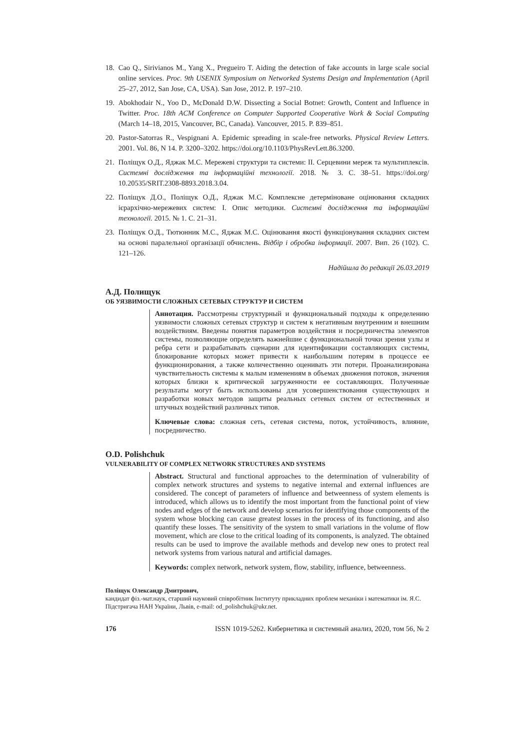18. Cao Q., Sirivianos M., Yang X., Pregueiro T. Aiding the detection of fake accounts in large scale social online services. Proc. 9th USENIX Symposium on Networked Systems Design and Implementation (April 25–27, 2012, San Jose, CA, USA). San Jose, 2012. P. 197–210.
19. Abokhodair N., Yoo D., McDonald D.W. Dissecting a Social Botnet: Growth, Content and Influence in Twitter. Proc. 18th ACM Conference on Computer Supported Cooperative Work & Social Computing (March 14–18, 2015, Vancouver, BC, Canada). Vancouver, 2015. P. 839–851.
20. Pastor-Satorras R., Vespignani A. Epidemic spreading in scale-free networks. Physical Review Letters. 2001. Vol. 86, N 14. P. 3200–3202. https://doi.org/10.1103/PhysRevLett.86.3200.
21. Поліщук О.Д., Яджак М.С. Мережеві структури та системи: ІІ. Серцевини мереж та мультиплексів. Системні дослідження та інформаційні технології. 2018. № 3. С. 38–51. https://doi.org/ 10.20535/SRIT.2308-8893.2018.3.04.
22. Поліщук Д.О., Поліщук О.Д., Яджак М.С. Комплексне детерміноване оцінювання складних ієрархічно-мережевих систем: І. Опис методики. Системні дослідження та інформаційні технології. 2015. № 1. С. 21–31.
23. Поліщук О.Д., Тютюнник М.С., Яджак М.С. Оцінювання якості функціонування складних систем на основі паралельної організації обчислень. Відбір і обробка інформації. 2007. Вип. 26 (102). С. 121–126.
Надійшла до редакції 26.03.2019
А.Д. Полищук
ОБ УЯЗВИМОСТИ СЛОЖНЫХ СЕТЕВЫХ СТРУКТУР И СИСТЕМ
Аннотация. Рассмотрены структурный и функциональный подходы к определению уязвимости сложных сетевых структур и систем к негативным внутренним и внешним воздействиям. Введены понятия параметров воздействия и посредничества элементов системы, позволяющие определять важнейшие с функциональной точки зрения узлы и ребра сети и разрабатывать сценарии для идентификации составляющих системы, блокирование которых может привести к наибольшим потерям в процессе ее функционирования, а также количественно оценивать эти потери. Проанализирована чувствительность системы к малым изменениям в объемах движения потоков, значения которых близки к критической загруженности ее составляющих. Полученные результаты могут быть использованы для усовершенствования существующих и разработки новых методов защиты реальных сетевых систем от естественных и штучных воздействий различных типов.
Ключевые слова: сложная сеть, сетевая система, поток, устойчивость, влияние, посредничество.
O.D. Polishchuk
VULNERABILITY OF COMPLEX NETWORK STRUCTURES AND SYSTEMS
Abstract. Structural and functional approaches to the determination of vulnerability of complex network structures and systems to negative internal and external influences are considered. The concept of parameters of influence and betweenness of system elements is introduced, which allows us to identify the most important from the functional point of view nodes and edges of the network and develop scenarios for identifying those components of the system whose blocking can cause greatest losses in the process of its functioning, and also quantify these losses. The sensitivity of the system to small variations in the volume of flow movement, which are close to the critical loading of its components, is analyzed. The obtained results can be used to improve the available methods and develop new ones to protect real network systems from various natural and artificial damages.
Keywords: complex network, network system, flow, stability, influence, betweenness.
Поліщук Олександр Дмитрович,
кандидат фіз.-мат.наук, старший науковий співробітник Інституту прикладних проблем механіки і математики ім. Я.С. Підстригача НАН України, Львів, e-mail: od_polishchuk@ukr.net.
176 ISSN 1019-5262. Кибернетика и системный анализ, 2020, том 56, № 2